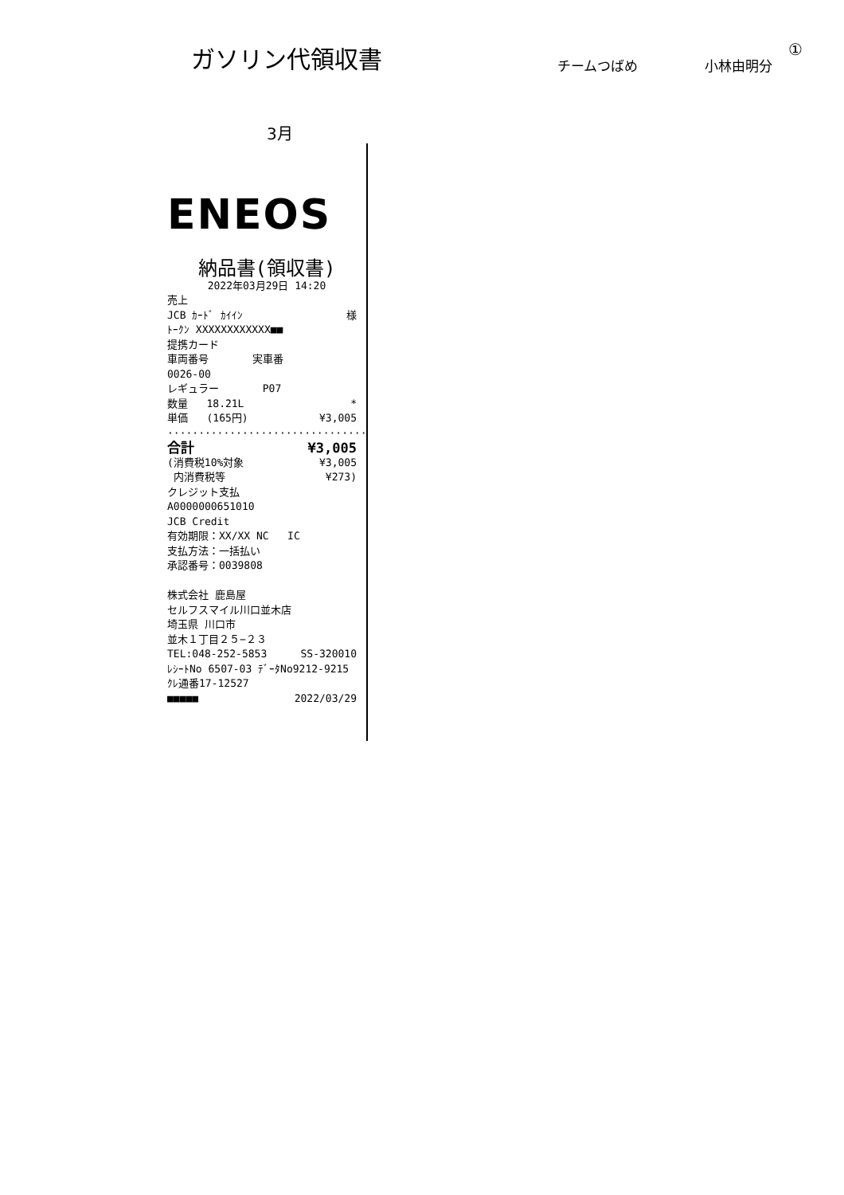ガソリン代領収書
チームつばめ
小林由明分
①
3月
ENEOS
納品書(領収書)
2022年03月29日 14:20
売上
JCB ｶｰﾄﾞ ｶｲｲﾝ 様
ﾄｰｸﾝ XXXXXXXXXXXX■■
提携カード
車両番号 実車番
0026-00
レギュラー P07
数量 18.21L *
単価 (165円) ¥3,005
································
合計 ¥3,005
(消費税10%対象 ¥3,005
内消費税等 ¥273)
クレジット支払
A0000000651010
JCB Credit
有効期限：XX/XX NC IC
支払方法：一括払い
承認番号：0039808
株式会社 鹿島屋
セルフスマイル川口並木店
埼玉県 川口市
並木１丁目２５−２３
TEL:048-252-5853 SS-320010
ﾚｼｰﾄNo 6507-03 ﾃﾞｰﾀNo9212-9215
ｸﾚ通番17-12527
■■■■■ 2022/03/29